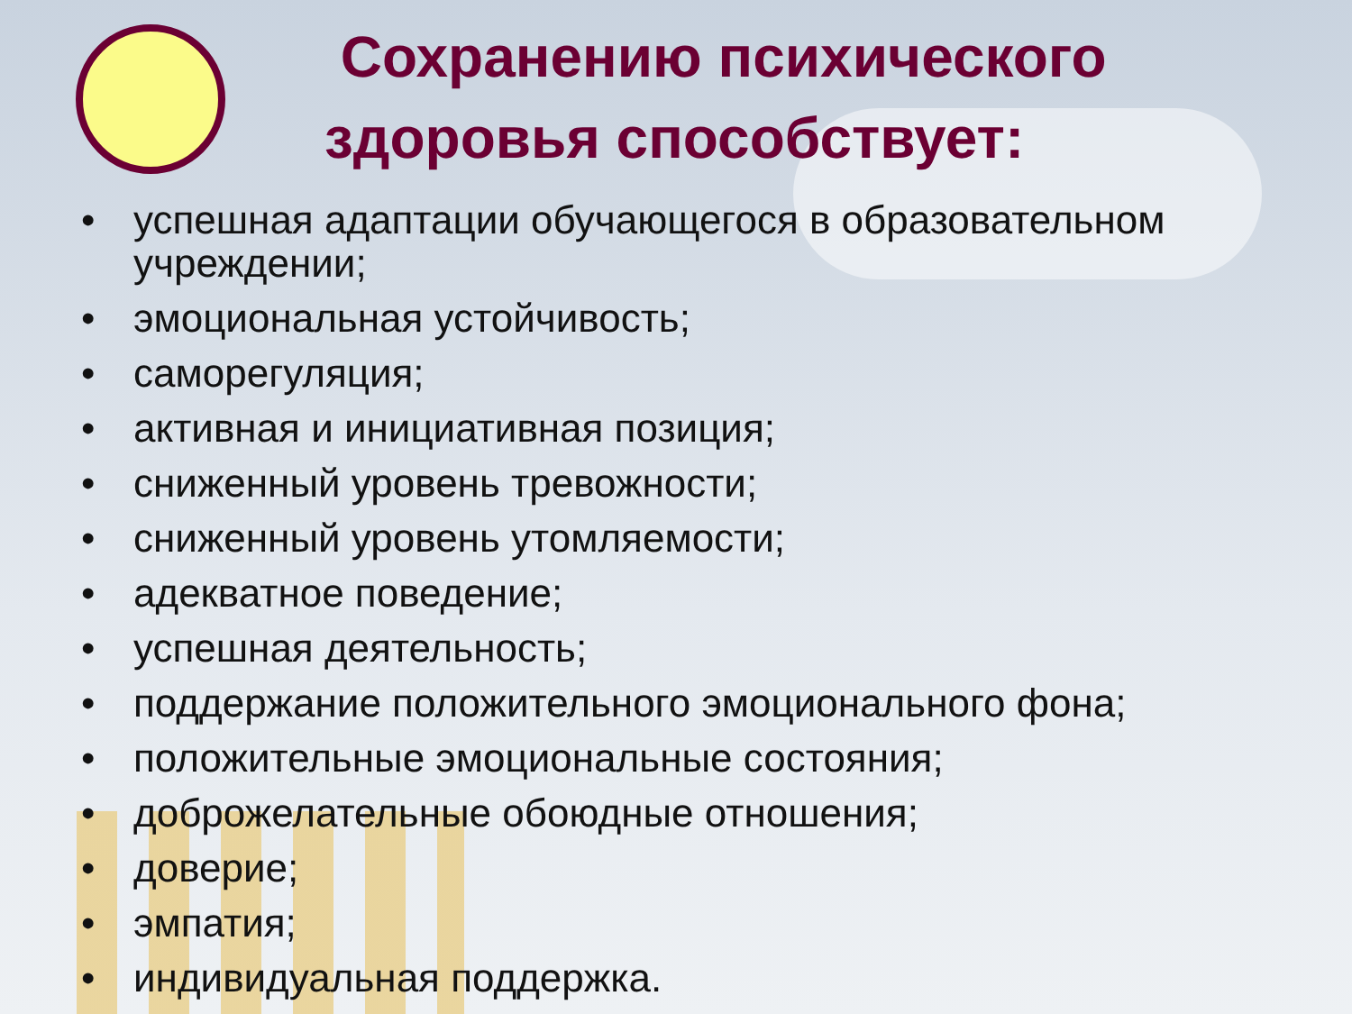Сохранению психического
здоровья способствует:
• успешная адаптации обучающегося в образовательном учреждении;
• эмоциональная устойчивость;
• саморегуляция;
• активная и инициативная позиция;
• сниженный уровень тревожности;
• сниженный уровень утомляемости;
• адекватное поведение;
• успешная деятельность;
• поддержание положительного эмоционального фона;
• положительные эмоциональные состояния;
• доброжелательные обоюдные отношения;
• доверие;
• эмпатия;
• индивидуальная поддержка.